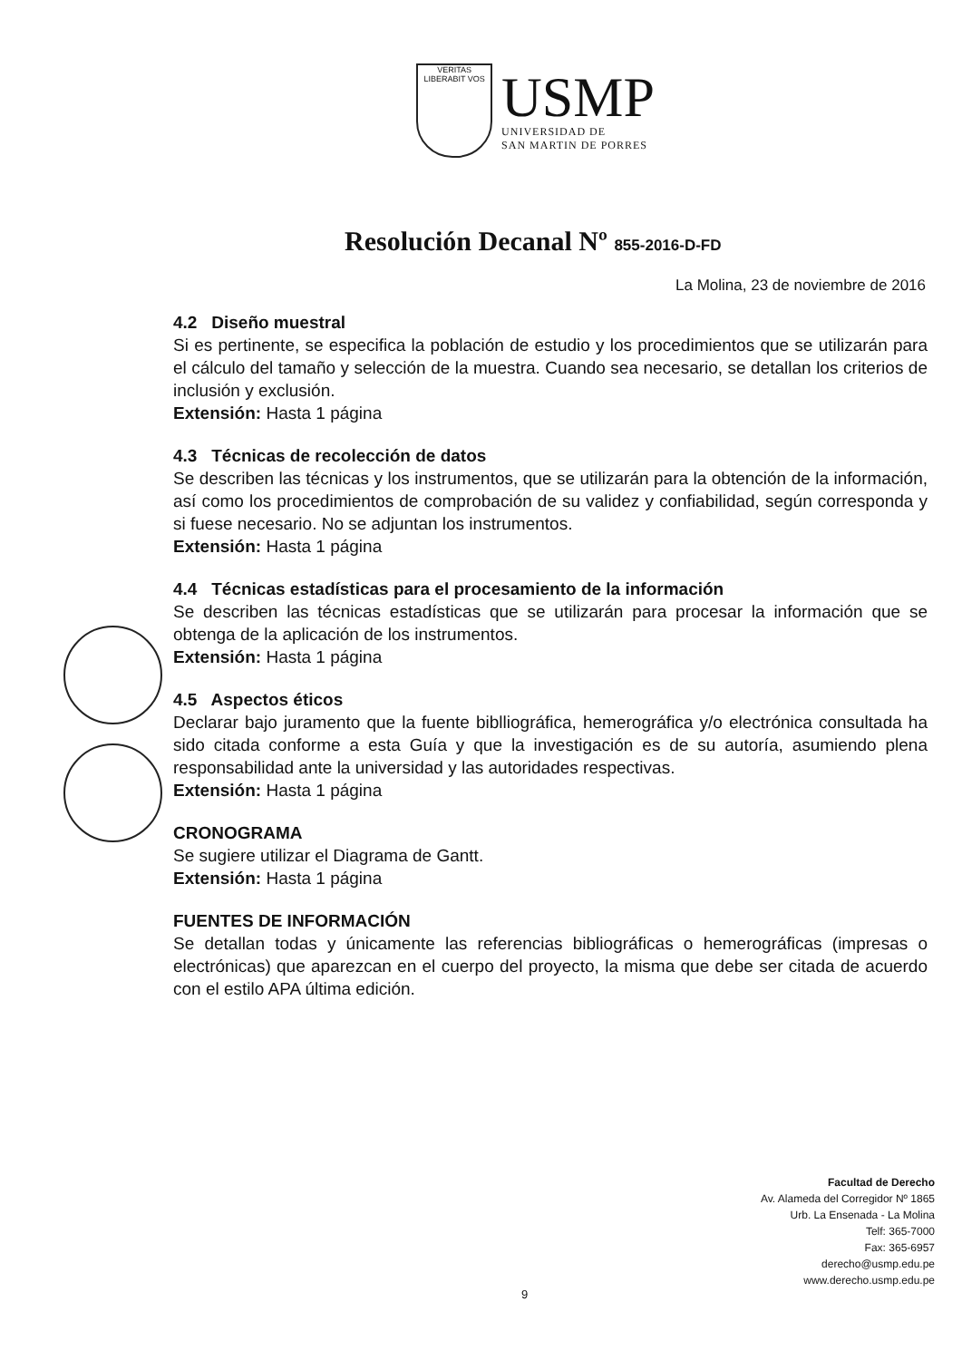VERITAS
LIBERABIT VOS
USMP
UNIVERSIDAD DE
SAN MARTIN DE PORRES
Resolución Decanal Nº 855-2016-D-FD
La Molina, 23 de noviembre de 2016
4.2 Diseño muestral
Si es pertinente, se especifica la población de estudio y los procedimientos que se utilizarán para el cálculo del tamaño y selección de la muestra. Cuando sea necesario, se detallan los criterios de inclusión y exclusión.
Extensión: Hasta 1 página
4.3 Técnicas de recolección de datos
Se describen las técnicas y los instrumentos, que se utilizarán para la obtención de la información, así como los procedimientos de comprobación de su validez y confiabilidad, según corresponda y si fuese necesario. No se adjuntan los instrumentos.
Extensión: Hasta 1 página
4.4 Técnicas estadísticas para el procesamiento de la información
Se describen las técnicas estadísticas que se utilizarán para procesar la información que se obtenga de la aplicación de los instrumentos.
Extensión: Hasta 1 página
4.5 Aspectos éticos
Declarar bajo juramento que la fuente biblliográfica, hemerográfica y/o electrónica consultada ha sido citada conforme a esta Guía y que la investigación es de su autoría, asumiendo plena responsabilidad ante la universidad y las autoridades respectivas.
Extensión: Hasta 1 página
CRONOGRAMA
Se sugiere utilizar el Diagrama de Gantt.
Extensión: Hasta 1 página
FUENTES DE INFORMACIÓN
Se detallan todas y únicamente las referencias bibliográficas o hemerográficas (impresas o electrónicas) que aparezcan en el cuerpo del proyecto, la misma que debe ser citada de acuerdo con el estilo APA última edición.
9
Facultad de Derecho
Av. Alameda del Corregidor Nº 1865
Urb. La Ensenada - La Molina
Telf: 365-7000
Fax: 365-6957
derecho@usmp.edu.pe
www.derecho.usmp.edu.pe